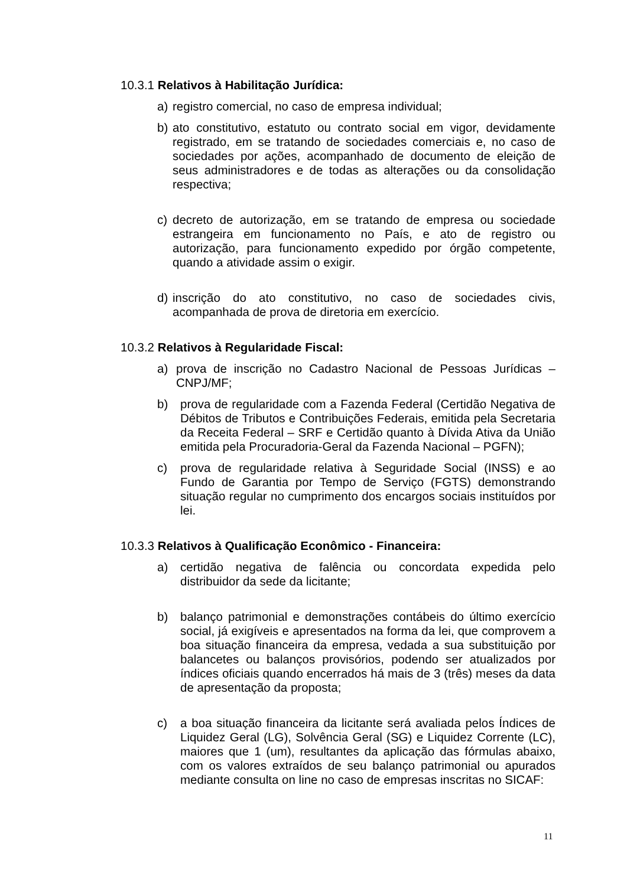10.3.1 Relativos à Habilitação Jurídica:
a) registro comercial, no caso de empresa individual;
b) ato constitutivo, estatuto ou contrato social em vigor, devidamente registrado, em se tratando de sociedades comerciais e, no caso de sociedades por ações, acompanhado de documento de eleição de seus administradores e de todas as alterações ou da consolidação respectiva;
c) decreto de autorização, em se tratando de empresa ou sociedade estrangeira em funcionamento no País, e ato de registro ou autorização, para funcionamento expedido por órgão competente, quando a atividade assim o exigir.
d) inscrição do ato constitutivo, no caso de sociedades civis, acompanhada de prova de diretoria em exercício.
10.3.2 Relativos à Regularidade Fiscal:
a) prova de inscrição no Cadastro Nacional de Pessoas Jurídicas – CNPJ/MF;
b) prova de regularidade com a Fazenda Federal (Certidão Negativa de Débitos de Tributos e Contribuições Federais, emitida pela Secretaria da Receita Federal – SRF e Certidão quanto à Dívida Ativa da União emitida pela Procuradoria-Geral da Fazenda Nacional – PGFN);
c) prova de regularidade relativa à Seguridade Social (INSS) e ao Fundo de Garantia por Tempo de Serviço (FGTS) demonstrando situação regular no cumprimento dos encargos sociais instituídos por lei.
10.3.3 Relativos à Qualificação Econômico - Financeira:
a) certidão negativa de falência ou concordata expedida pelo distribuidor da sede da licitante;
b) balanço patrimonial e demonstrações contábeis do último exercício social, já exigíveis e apresentados na forma da lei, que comprovem a boa situação financeira da empresa, vedada a sua substituição por balancetes ou balanços provisórios, podendo ser atualizados por índices oficiais quando encerrados há mais de 3 (três) meses da data de apresentação da proposta;
c) a boa situação financeira da licitante será avaliada pelos Índices de Liquidez Geral (LG), Solvência Geral (SG) e Liquidez Corrente (LC), maiores que 1 (um), resultantes da aplicação das fórmulas abaixo, com os valores extraídos de seu balanço patrimonial ou apurados mediante consulta on line no caso de empresas inscritas no SICAF:
11